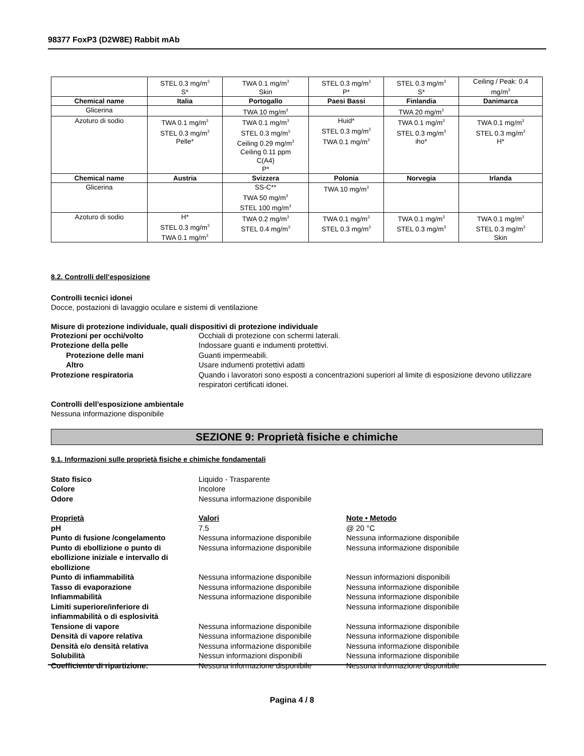98377 FoxP3 (D2W8E) Rabbit mAb
| | STEL 0.3 mg/m<sup>3</sup> S* | TWA 0.1 mg/m<sup>3</sup> Skin | STEL 0.3 mg/m<sup>3</sup> P* | STEL 0.3 mg/m<sup>3</sup> S* | Ceiling / Peak: 0.4 mg/m<sup>3</sup> |
| Chemical name | Italia | Portogallo | Paesi Bassi | Finlandia | Danimarca |
| Glicerina | | TWA 10 mg/m<sup>3</sup> | | TWA 20 mg/m<sup>3</sup> | |
| Azoturo di sodio | TWA 0.1 mg/m<sup>3</sup> STEL 0.3 mg/m<sup>3</sup> Pelle* | TWA 0.1 mg/m<sup>3</sup> STEL 0.3 mg/m<sup>3</sup> Ceiling 0.29 mg/m<sup>3</sup> Ceiling 0.11 ppm C(A4) P* | Huid* STEL 0.3 mg/m<sup>3</sup> TWA 0.1 mg/m<sup>3</sup> | TWA 0.1 mg/m<sup>3</sup> STEL 0.3 mg/m<sup>3</sup> iho* | TWA 0.1 mg/m<sup>3</sup> STEL 0.3 mg/m<sup>3</sup> H* |
| Chemical name | Austria | Svizzera | Polonia | Norvegia | Irlanda |
| Glicerina | | SS-C** TWA 50 mg/m<sup>3</sup> STEL 100 mg/m<sup>3</sup> | TWA 10 mg/m<sup>3</sup> | | |
| Azoturo di sodio | H* STEL 0.3 mg/m<sup>3</sup> TWA 0.1 mg/m<sup>3</sup> | TWA 0.2 mg/m<sup>3</sup> STEL 0.4 mg/m<sup>3</sup> | TWA 0.1 mg/m<sup>3</sup> STEL 0.3 mg/m<sup>3</sup> | TWA 0.1 mg/m<sup>3</sup> STEL 0.3 mg/m<sup>3</sup> | TWA 0.1 mg/m<sup>3</sup> STEL 0.3 mg/m<sup>3</sup> Skin |
8.2. Controlli dell’esposizione
Controlli tecnici idonei
Docce, postazioni di lavaggio oculare e sistemi di ventilazione
Misure di protezione individuale, quali dispositivi di protezione individuale
Protezioni per occhi/volto Occhiali di protezione con schermi laterali.
Protezione della pelle Indossare guanti e indumenti protettivi.
Protezione delle mani Guanti impermeabili.
Altro Usare indumenti protettivi adatti
Protezione respiratoria Quando i lavoratori sono esposti a concentrazioni superiori al limite di esposizione devono utilizzare respiratori certificati idonei.
Controlli dell'esposizione ambientale
Nessuna informazione disponibile
SEZIONE 9: Proprietà fisiche e chimiche
9.1. Informazioni sulle proprietà fisiche e chimiche fondamentali
Stato fisico Liquido - Trasparente
Colore Incolore
Odore Nessuna informazione disponibile
Proprietà Valori Note • Metodo
pH 7.5 @ 20 °C
Punto di fusione /congelamento Nessuna informazione disponibile Nessuna informazione disponibile
Punto di ebollizione o punto di ebollizione iniziale e intervallo di ebollizione
Nessuna informazione disponibile Nessuna informazione disponibile
Punto di infiammabilità Nessuna informazione disponibile Nessun informazioni disponibili
Tasso di evaporazione Nessuna informazione disponibile Nessuna informazione disponibile
Infiammabilità Nessuna informazione disponibile Nessuna informazione disponibile
Limiti superiore/inferiore di infiammabilità o di esplosività
Nessuna informazione disponibile
Tensione di vapore Nessuna informazione disponibile Nessuna informazione disponibile
Densità di vapore relativa Nessuna informazione disponibile Nessuna informazione disponibile
Densità e/o densità relativa Nessuna informazione disponibile Nessuna informazione disponibile
Solubilità Nessun informazioni disponibili Nessuna informazione disponibile
Coefficiente di ripartizione: Nessuna informazione disponibile Nessuna informazione disponibile
Pagina 4 / 8